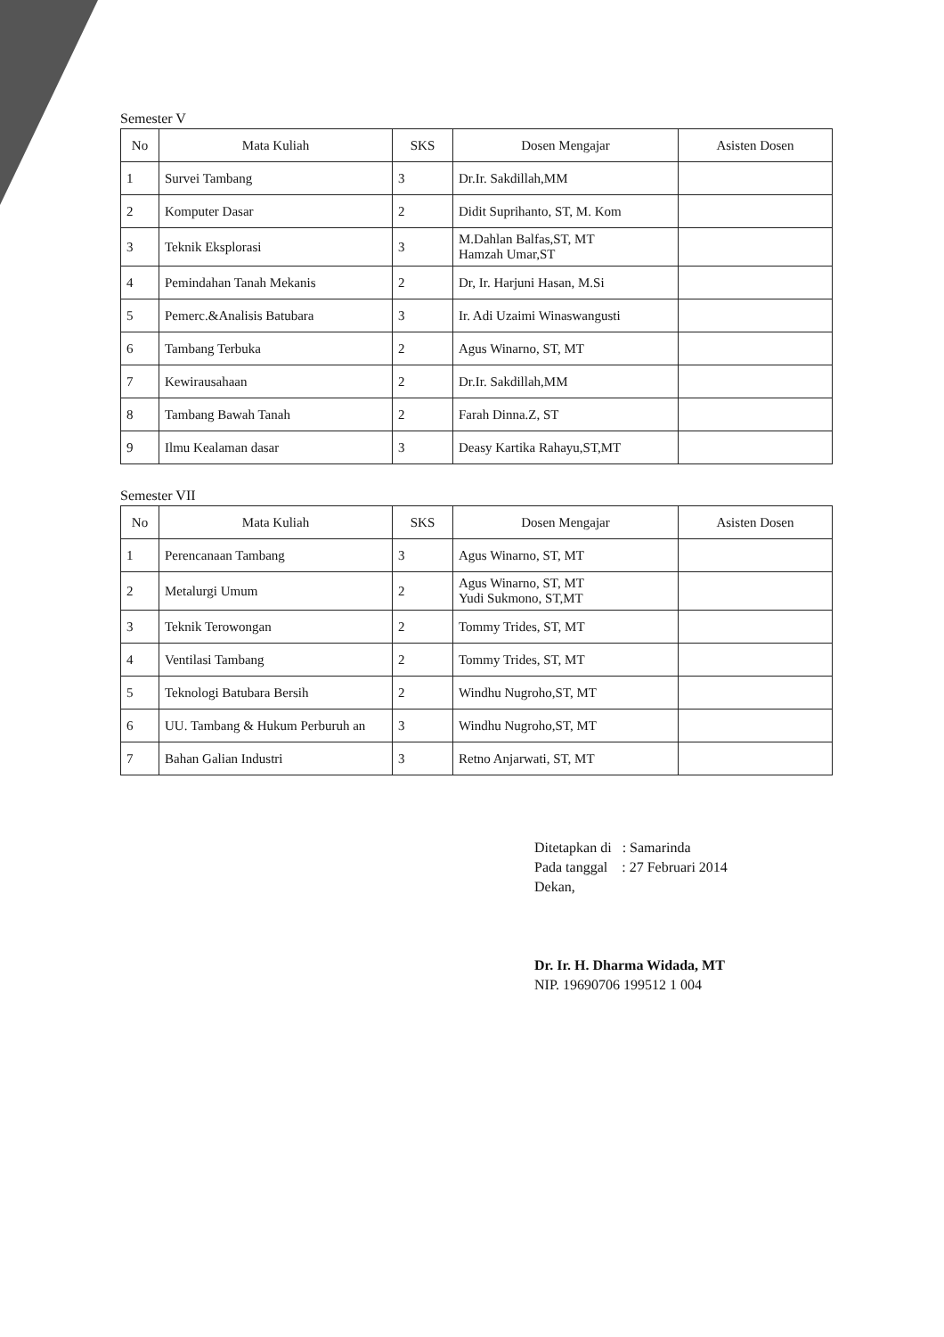Semester V
| No | Mata Kuliah | SKS | Dosen Mengajar | Asisten Dosen |
| --- | --- | --- | --- | --- |
| 1 | Survei Tambang | 3 | Dr.Ir. Sakdillah,MM | |
| 2 | Komputer Dasar | 2 | Didit Suprihanto, ST, M. Kom | |
| 3 | Teknik Eksplorasi | 3 | M.Dahlan Balfas,ST, MT Hamzah Umar,ST | |
| 4 | Pemindahan Tanah Mekanis | 2 | Dr, Ir. Harjuni Hasan, M.Si | |
| 5 | Pemerc.&Analisis Batubara | 3 | Ir. Adi Uzaimi Winaswangusti | |
| 6 | Tambang Terbuka | 2 | Agus Winarno, ST, MT | |
| 7 | Kewirausahaan | 2 | Dr.Ir. Sakdillah,MM | |
| 8 | Tambang Bawah Tanah | 2 | Farah Dinna.Z, ST | |
| 9 | Ilmu Kealaman dasar | 3 | Deasy Kartika Rahayu,ST,MT | |
Semester VII
| No | Mata Kuliah | SKS | Dosen Mengajar | Asisten Dosen |
| --- | --- | --- | --- | --- |
| 1 | Perencanaan Tambang | 3 | Agus Winarno, ST, MT | |
| 2 | Metalurgi Umum | 2 | Agus Winarno, ST, MT Yudi Sukmono, ST,MT | |
| 3 | Teknik Terowongan | 2 | Tommy Trides, ST, MT | |
| 4 | Ventilasi Tambang | 2 | Tommy Trides, ST, MT | |
| 5 | Teknologi Batubara Bersih | 2 | Windhu Nugroho,ST, MT | |
| 6 | UU. Tambang & Hukum Perburuh an | 3 | Windhu Nugroho,ST, MT | |
| 7 | Bahan Galian Industri | 3 | Retno Anjarwati, ST, MT | |
Ditetapkan di : Samarinda
Pada tanggal : 27 Februari 2014
Dekan,
Dr. Ir. H. Dharma Widada, MT
NIP. 19690706 199512 1 004